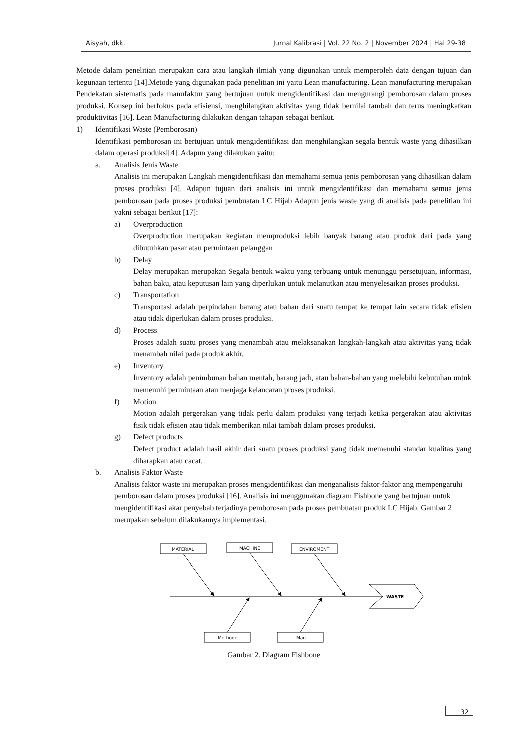Aisyah, dkk. Jurnal Kalibrasi | Vol. 22 No. 2 | November 2024 | Hal 29-38
Metode dalam penelitian merupakan cara atau langkah ilmiah yang digunakan untuk memperoleh data dengan tujuan dan kegunaan tertentu [14].Metode yang digunakan pada penelitian ini yaitu Lean manufacturing. Lean manufacturing merupakan Pendekatan sistematis pada manufaktur yang bertujuan untuk mengidentifikasi dan mengurangi pemborosan dalam proses produksi. Konsep ini berfokus pada efisiensi, menghilangkan aktivitas yang tidak bernilai tambah dan terus meningkatkan produktivitas [16]. Lean Manufacturing dilakukan dengan tahapan sebagai berikut.
1) Identifikasi Waste (Pemborosan)
Identifikasi pemborosan ini bertujuan untuk mengidentifikasi dan menghilangkan segala bentuk waste yang dihasilkan dalam operasi produksi[4]. Adapun yang dilakukan yaitu:
a. Analisis Jenis Waste
Analisis ini merupakan Langkah mengidentifikasi dan memahami semua jenis pemborosan yang dihasilkan dalam proses produksi [4]. Adapun tujuan dari analisis ini untuk mengidentifikasi dan memahami semua jenis pemborosan pada proses produksi pembuatan LC Hijab Adapun jenis waste yang di analisis pada penelitian ini yakni sebagai berikut [17]:
a) Overproduction
Overproduction merupakan kegiatan memproduksi lebih banyak barang atau produk dari pada yang dibutuhkan pasar atau permintaan pelanggan
b) Delay
Delay merupakan merupakan Segala bentuk waktu yang terbuang untuk menunggu persetujuan, informasi, bahan baku, atau keputusan lain yang diperlukan untuk melanutkan atau menyelesaikan proses produksi.
c) Transportation
Transportasi adalah perpindahan barang atau bahan dari suatu tempat ke tempat lain secara tidak efisien atau tidak diperlukan dalam proses produksi.
d) Process
Proses adalah suatu proses yang menambah atau melaksanakan langkah-langkah atau aktivitas yang tidak menambah nilai pada produk akhir.
e) Inventory
Inventory adalah penimbunan bahan mentah, barang jadi, atau bahan-bahan yang melebihi kebutuhan untuk memenuhi permintaan atau menjaga kelancaran proses produksi.
f) Motion
Motion adalah pergerakan yang tidak perlu dalam produksi yang terjadi ketika pergerakan atau aktivitas fisik tidak efisien atau tidak memberikan nilai tambah dalam proses produksi.
g) Defect products
Defect product adalah hasil akhir dari suatu proses produksi yang tidak memenuhi standar kualitas yang diharapkan atau cacat.
b. Analisis Faktor Waste
Analisis faktor waste ini merupakan proses mengidentifikasi dan menganalisis faktor-faktor ang mempengaruhi pemborosan dalam proses produksi [16]. Analisis ini menggunakan diagram Fishbone yang bertujuan untuk mengidentifikasi akar penyebab terjadinya pemborosan pada proses pembuatan produk LC Hijab. Gambar 2 merupakan sebelum dilakukannya implementasi.
WASTE
MATERIAL
MACHINE
ENVIROMENT
Methode
Man
Gambar 2. Diagram Fishbone
32